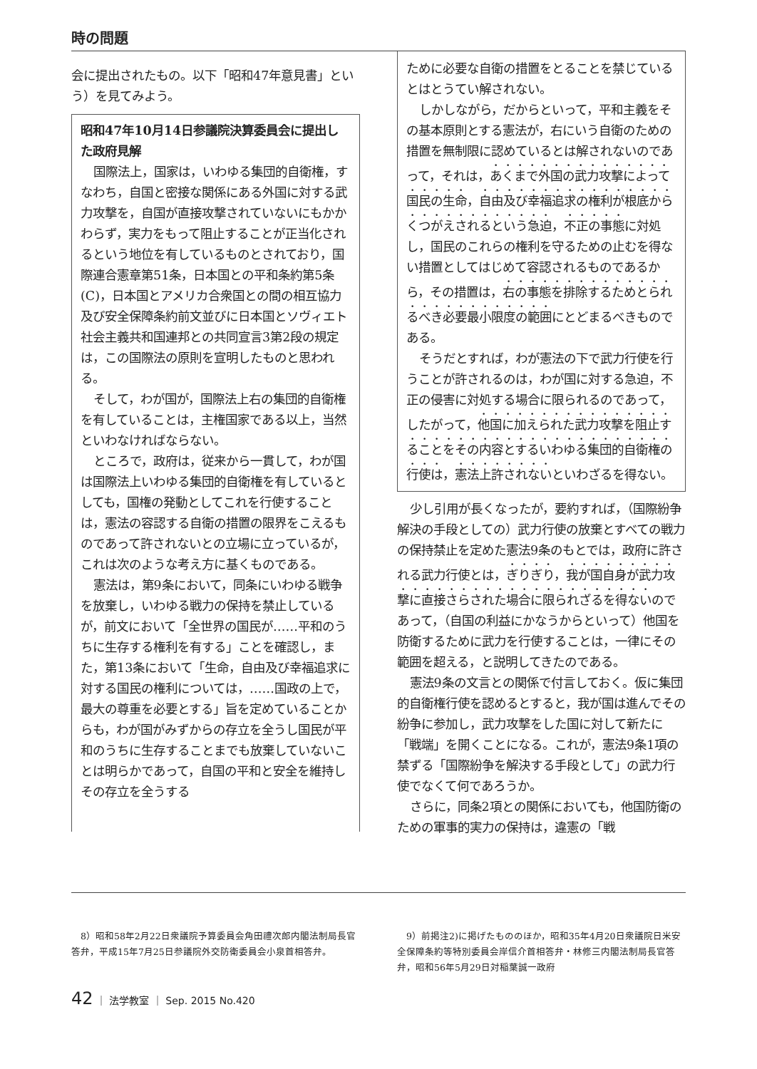時の問題
会に提出されたもの。以下「昭和47年意見書」という）を見てみよう。
昭和47年10月14日参議院決算委員会に提出した政府見解
国際法上，国家は，いわゆる集団的自衛権，すなわち，自国と密接な関係にある外国に対する武力攻撃を，自国が直接攻撃されていないにもかかわらず，実力をもって阻止することが正当化されるという地位を有しているものとされており，国際連合憲章第51条，日本国との平和条約第5条(C)，日本国とアメリカ合衆国との間の相互協力及び安全保障条約前文並びに日本国とソヴィエト社会主義共和国連邦との共同宣言3第2段の規定は，この国際法の原則を宣明したものと思われる。
そして，わが国が，国際法上右の集団的自衛権を有していることは，主権国家である以上，当然といわなければならない。
ところで，政府は，従来から一貫して，わが国は国際法上いわゆる集団的自衛権を有しているとしても，国権の発動としてこれを行使することは，憲法の容認する自衛の措置の限界をこえるものであって許されないとの立場に立っているが，これは次のような考え方に基くものである。
憲法は，第9条において，同条にいわゆる戦争を放棄し，いわゆる戦力の保持を禁止しているが，前文において「全世界の国民が……平和のうちに生存する権利を有する」ことを確認し，また，第13条において「生命，自由及び幸福追求に対する国民の権利については，……国政の上で，最大の尊重を必要とする」旨を定めていることからも，わが国がみずからの存立を全うし国民が平和のうちに生存することまでも放棄していないことは明らかであって，自国の平和と安全を維持しその存立を全うする
ために必要な自衛の措置をとることを禁じているとはとうてい解されない。
しかしながら，だからといって，平和主義をその基本原則とする憲法が，右にいう自衛のための措置を無制限に認めているとは解されないのであって，それは，あくまで外国の武力攻撃によって国民の生命，自由及び幸福追求の権利が根底からくつがえされるという急迫，不正の事態に対処し，国民のこれらの権利を守るための止むを得ない措置としてはじめて容認されるものであるから，その措置は，右の事態を排除するためとられるべき必要最小限度の範囲にとどまるべきものである。
そうだとすれば，わが憲法の下で武力行使を行うことが許されるのは，わが国に対する急迫，不正の侵害に対処する場合に限られるのであって，したがって，他国に加えられた武力攻撃を阻止することをその内容とするいわゆる集団的自衛権の行使は，憲法上許されないといわざるを得ない。
少し引用が長くなったが，要約すれば，（国際紛争解決の手段としての）武力行使の放棄とすべての戦力の保持禁止を定めた憲法9条のもとでは，政府に許される武力行使とは，ぎりぎり，我が国自身が武力攻撃に直接さらされた場合に限られざるを得ないのであって，（自国の利益にかなうからといって）他国を防衛するために武力を行使することは，一律にその範囲を超える，と説明してきたのである。
憲法9条の文言との関係で付言しておく。仮に集団的自衛権行使を認めるとすると，我が国は進んでその紛争に参加し，武力攻撃をした国に対して新たに「戦端」を開くことになる。これが，憲法9条1項の禁ずる「国際紛争を解決する手段として」の武力行使でなくて何であろうか。
さらに，同条2項との関係においても，他国防衛のための軍事的実力の保持は，違憲の「戦
　8）昭和58年2月22日衆議院予算委員会角田禮次郎内閣法制局長官答弁，平成15年7月25日参議院外交防衛委員会小泉首相答弁。
　9）前掲注2)に掲げたもののほか，昭和35年4月20日衆議院日米安全保障条約等特別委員会岸信介首相答弁・林修三内閣法制局長官答弁，昭和56年5月29日対稲葉誠一政府
42 ｜ 法学教室 ｜ Sep. 2015 No.420